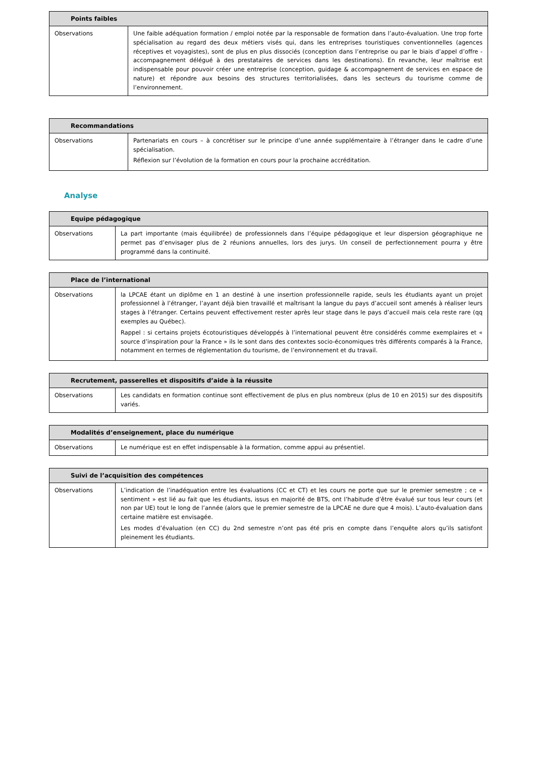| Points faibles | |
| --- | --- |
| Observations | Une faible adéquation formation / emploi notée par la responsable de formation dans l’auto-évaluation. Une trop forte spécialisation au regard des deux métiers visés qui, dans les entreprises touristiques conventionnelles (agences réceptives et voyagistes), sont de plus en plus dissociés (conception dans l’entreprise ou par le biais d’appel d’offre - accompagnement délégué à des prestataires de services dans les destinations). En revanche, leur maîtrise est indispensable pour pouvoir créer une entreprise (conception, guidage & accompagnement de services en espace de nature) et répondre aux besoins des structures territorialisées, dans les secteurs du tourisme comme de l’environnement. |
| Recommandations | |
| --- | --- |
| Observations | Partenariats en cours – à concrétiser sur le principe d’une année supplémentaire à l’étranger dans le cadre d’une spécialisation. Réflexion sur l’évolution de la formation en cours pour la prochaine accréditation. |
Analyse
| Equipe pédagogique | |
| --- | --- |
| Observations | La part importante (mais équilibrée) de professionnels dans l’équipe pédagogique et leur dispersion géographique ne permet pas d’envisager plus de 2 réunions annuelles, lors des jurys. Un conseil de perfectionnement pourra y être programmé dans la continuité. |
| Place de l’international | |
| --- | --- |
| Observations | la LPCAE étant un diplôme en 1 an destiné à une insertion professionnelle rapide, seuls les étudiants ayant un projet professionnel à l’étranger, l’ayant déjà bien travaillé et maîtrisant la langue du pays d’accueil sont amenés à réaliser leurs stages à l’étranger. Certains peuvent effectivement rester après leur stage dans le pays d’accueil mais cela reste rare (qq exemples au Québec). Rappel : si certains projets écotouristiques développés à l’international peuvent être considérés comme exemplaires et « source d’inspiration pour la France » ils le sont dans des contextes socio-économiques très différents comparés à la France, notamment en termes de réglementation du tourisme, de l’environnement et du travail. |
| Recrutement, passerelles et dispositifs d’aide à la réussite | |
| --- | --- |
| Observations | Les candidats en formation continue sont effectivement de plus en plus nombreux (plus de 10 en 2015) sur des dispositifs variés. |
| Modalités d’enseignement, place du numérique | |
| --- | --- |
| Observations | Le numérique est en effet indispensable à la formation, comme appui au présentiel. |
| Suivi de l’acquisition des compétences | |
| --- | --- |
| Observations | L’indication de l’inadéquation entre les évaluations (CC et CT) et les cours ne porte que sur le premier semestre ; ce « sentiment » est lié au fait que les étudiants, issus en majorité de BTS, ont l’habitude d’être évalué sur tous leur cours (et non par UE) tout le long de l’année (alors que le premier semestre de la LPCAE ne dure que 4 mois). L’auto-évaluation dans certaine matière est envisagée. Les modes d’évaluation (en CC) du 2nd semestre n’ont pas été pris en compte dans l’enquête alors qu’ils satisfont pleinement les étudiants. |